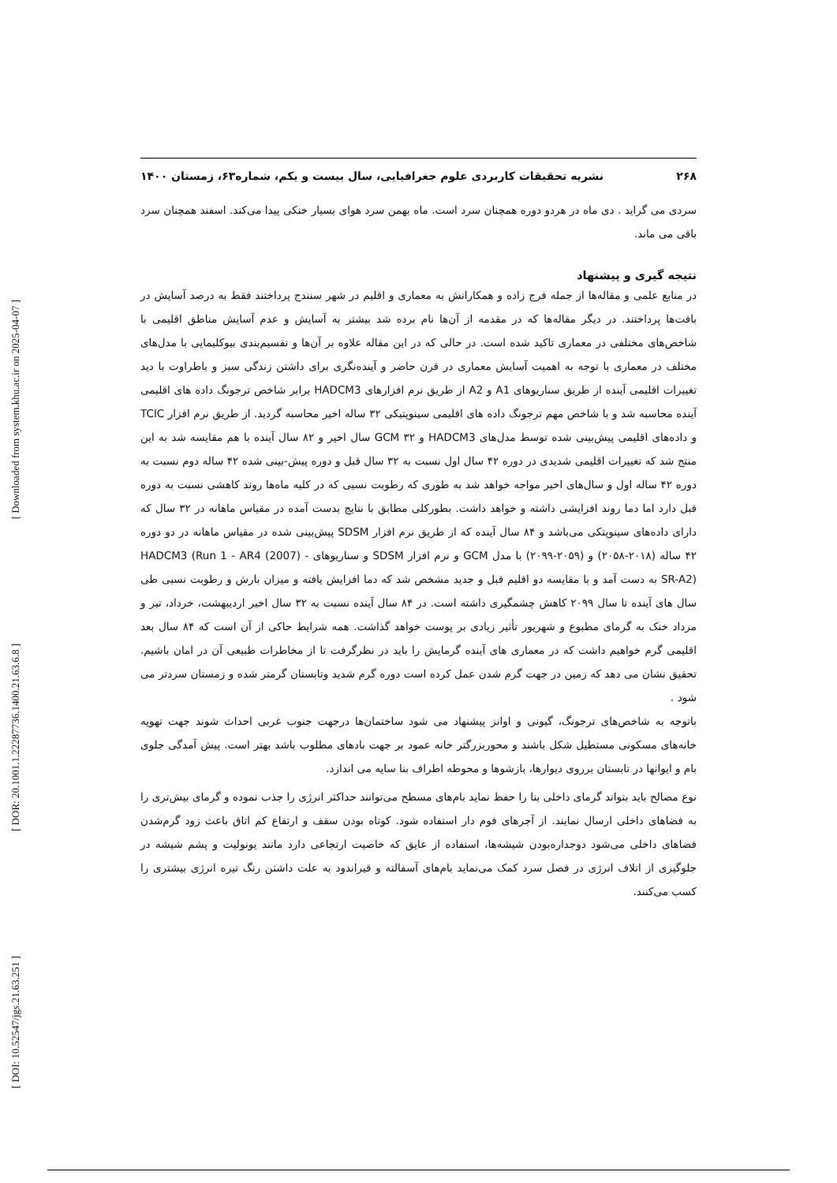[ Downloaded from system.khu.ac.ir on 2025-04-07 ]
[ DOR: 20.1001.1.22287736.1400.21.63.6.8 ]
[ DOI: 10.52547/jgs.21.63.251 ]
۲۶۸ نشریه تحقیقات کاربردی علوم جغرافیایی، سال بیست و یکم، شماره۶۳، زمستان ۱۴۰۰
سردی می گراید . دی ماه در هردو دوره همچنان سرد است. ماه بهمن سرد هوای بسیار خنکی پیدا می‌کند. اسفند همچنان سرد باقی می ماند.
نتیجه گیری و پیشنهاد
در منابع علمی و مقاله‌ها از جمله فرج زاده و همکارانش به معماری و اقلیم در شهر سنندج پرداختند فقط به درصد آسایش در بافت‌ها پرداختند. در دیگر مقاله‌ها که در مقدمه از آن‌ها نام برده شد بیشتر به آسایش و عدم آسایش مناطق اقلیمی با شاخص‌های مختلفی در معماری تاکید شده است. در حالی که در این مقاله علاوه بر آن‌ها و تقسیم‌بندی بیوکلیمایی با مدل‌های مختلف در معماری با توجه به اهمیت آسایش معماری در قرن حاضر و آینده‌نگری برای داشتن زندگی سبز و باطراوت با دید تغییرات اقلیمی آینده از طریق سناریوهای A1 و A2 از طریق نرم افزارهای HADCM3 برابر شاخص ترجونگ داده های اقلیمی آینده محاسبه شد و با شاخص مهم ترجونگ داده های اقلیمی سینوپتیکی ۳۲ ساله اخیر محاسبه گردید. از طریق نرم افزار TCIC و داده‌های اقلیمی پیش‌بینی شده توسط مدل‌های HADCM3 و GCM ۳۲ سال اخیر و ۸۲ سال آینده با هم مقایسه شد به این منتج شد که تغییرات اقلیمی شدیدی در دوره ۴۲ سال اول نسبت به ۳۲ سال قبل و دوره پیش-بینی شده ۴۲ ساله دوم نسبت به دوره ۴۲ ساله اول و سال‌های اخیر مواجه خواهد شد به طوری که رطوبت نسبی که در کلیه ماه‌ها روند کاهشی نسبت به دوره قبل دارد اما دما روند افزایشی داشته و خواهد داشت. بطورکلی مطابق با نتایج بدست آمده در مقیاس ماهانه در ۳۲ سال که دارای داده‌های سینوپتکی می‌باشد و ۸۴ سال آینده که از طریق نرم افزار SDSM پیش‌بینی شده در مقیاس ماهانه در دو دوره ۴۲ ساله (۲۰۱۸-۲۰۵۸) و (۲۰۵۹-۲۰۹۹) با مدل GCM و نرم افزار SDSM و سناریوهای HADCM3 (Run 1 - AR4 (2007) - SR-A2) به دست آمد و با مقایسه دو اقلیم قبل و جدید مشخص شد که دما افزایش یافته و میزان بارش و رطوبت نسبی طی سال های آینده تا سال ۲۰۹۹ کاهش چشمگیری داشته است. در ۸۴ سال آینده نسبت به ۳۲ سال اخیر اردیبهشت، خرداد، تیر و مرداد خنک به گرمای مطبوع و شهریور تأثیر زیادی بر پوست خواهد گذاشت. همه شرایط حاکی از آن است که ۸۴ سال بعد اقلیمی گرم خواهیم داشت که در معماری های آینده گرمایش را باید در نظرگرفت تا از مخاطرات طبیعی آن در امان باشیم. تحقیق نشان می دهد که زمین در جهت گرم شدن عمل کرده است دوره گرم شدید وتابستان گرمتر شده و زمستان سردتر می شود .
باتوجه به شاخص‌های ترجونگ، گیونی و اوانز پیشنهاد می شود ساختمان‌ها درجهت جنوب غربی احداث شوند جهت تهویه خانه‌های مسکونی مستطیل شکل باشند و محوربزرگتر خانه عمود بر جهت بادهای مطلوب باشد بهتر است. پیش آمدگی جلوی بام و ایوانها در تابستان برروی دیوارها، بازشوها و محوطه اطراف بنا سایه می اندازد.
نوع مصالح باید بتواند گرمای داخلی بنا را حفظ نماید بام‌های مسطح می‌توانند حداکثر انرژی را جذب نموده و گرمای بیش‌تری را به فضاهای داخلی ارسال نمایند. از آجرهای فوم دار استفاده شود. کوتاه بودن سقف و ارتفاع کم اتاق باعث زود گرم‌شدن فضاهای داخلی می‌شود دوجداره‌بودن شیشه‌ها، استفاده از عایق که خاصیت ارتجاعی دارد مانند یونولیت و پشم شیشه در جلوگیری از اتلاف انرژی در فصل سرد کمک می‌نماید بام‌های آسفالته و قیراندود به علت داشتن رنگ تیره انرژی بیشتری را کسب می‌کنند.